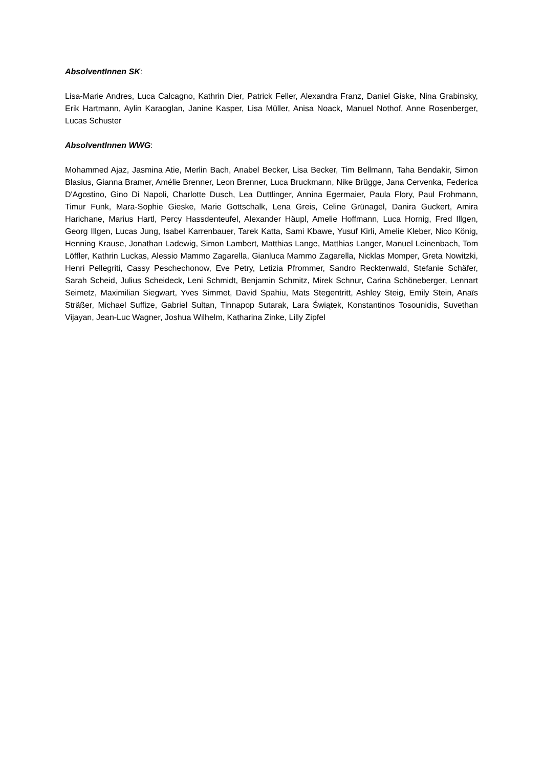AbsolventInnen SK:
Lisa-Marie Andres, Luca Calcagno, Kathrin Dier, Patrick Feller, Alexandra Franz, Daniel Giske, Nina Grabinsky, Erik Hartmann, Aylin Karaoglan, Janine Kasper, Lisa Müller, Anisa Noack, Manuel Nothof, Anne Rosenberger, Lucas Schuster
AbsolventInnen WWG:
Mohammed Ajaz, Jasmina Atie, Merlin Bach, Anabel Becker, Lisa Becker, Tim Bellmann, Taha Bendakir, Simon Blasius, Gianna Bramer, Amélie Brenner, Leon Brenner, Luca Bruckmann, Nike Brügge, Jana Cervenka, Federica D'Agostino, Gino Di Napoli, Charlotte Dusch, Lea Duttlinger, Annina Egermaier, Paula Flory, Paul Frohmann, Timur Funk, Mara-Sophie Gieske, Marie Gottschalk, Lena Greis, Celine Grünagel, Danira Guckert, Amira Harichane, Marius Hartl, Percy Hassdenteufel, Alexander Häupl, Amelie Hoffmann, Luca Hornig, Fred Illgen, Georg Illgen, Lucas Jung, Isabel Karrenbauer, Tarek Katta, Sami Kbawe, Yusuf Kirli, Amelie Kleber, Nico König, Henning Krause, Jonathan Ladewig, Simon Lambert, Matthias Lange, Matthias Langer, Manuel Leinenbach, Tom Löffler, Kathrin Luckas, Alessio Mammo Zagarella, Gianluca Mammo Zagarella, Nicklas Momper, Greta Nowitzki, Henri Pellegriti, Cassy Peschechonow, Eve Petry, Letizia Pfrommer, Sandro Recktenwald, Stefanie Schäfer, Sarah Scheid, Julius Scheideck, Leni Schmidt, Benjamin Schmitz, Mirek Schnur, Carina Schöneberger, Lennart Seimetz, Maximilian Siegwart, Yves Simmet, David Spahiu, Mats Stegentritt, Ashley Steig, Emily Stein, Anaïs Sträßer, Michael Suffize, Gabriel Sultan, Tinnapop Sutarak, Lara Świątek, Konstantinos Tosounidis, Suvethan Vijayan, Jean-Luc Wagner, Joshua Wilhelm, Katharina Zinke, Lilly Zipfel